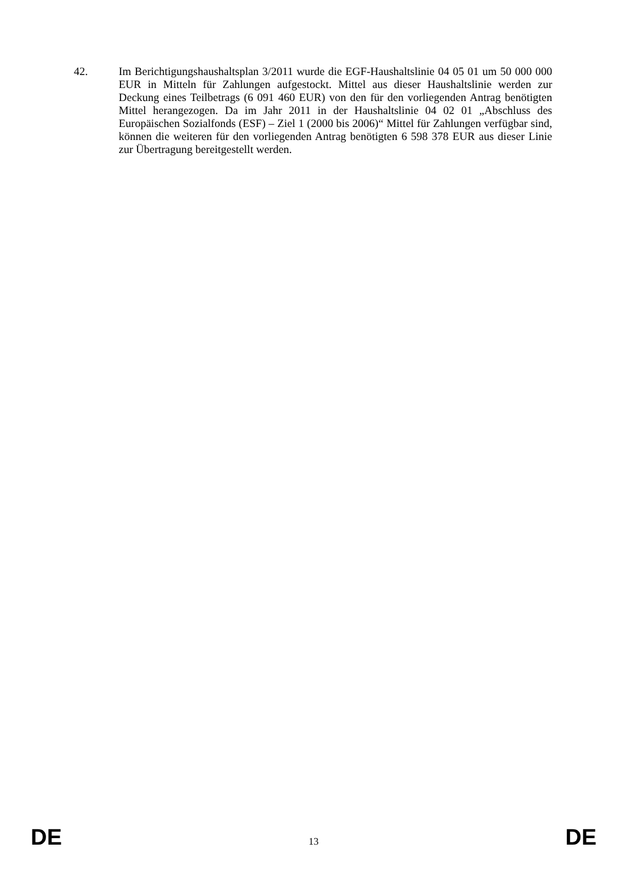42. Im Berichtigungshaushaltsplan 3/2011 wurde die EGF-Haushaltslinie 04 05 01 um 50 000 000 EUR in Mitteln für Zahlungen aufgestockt. Mittel aus dieser Haushaltslinie werden zur Deckung eines Teilbetrags (6 091 460 EUR) von den für den vorliegenden Antrag benötigten Mittel herangezogen. Da im Jahr 2011 in der Haushaltslinie 04 02 01 „Abschluss des Europäischen Sozialfonds (ESF) – Ziel 1 (2000 bis 2006)“ Mittel für Zahlungen verfügbar sind, können die weiteren für den vorliegenden Antrag benötigten 6 598 378 EUR aus dieser Linie zur Übertragung bereitgestellt werden.
DE 13 DE